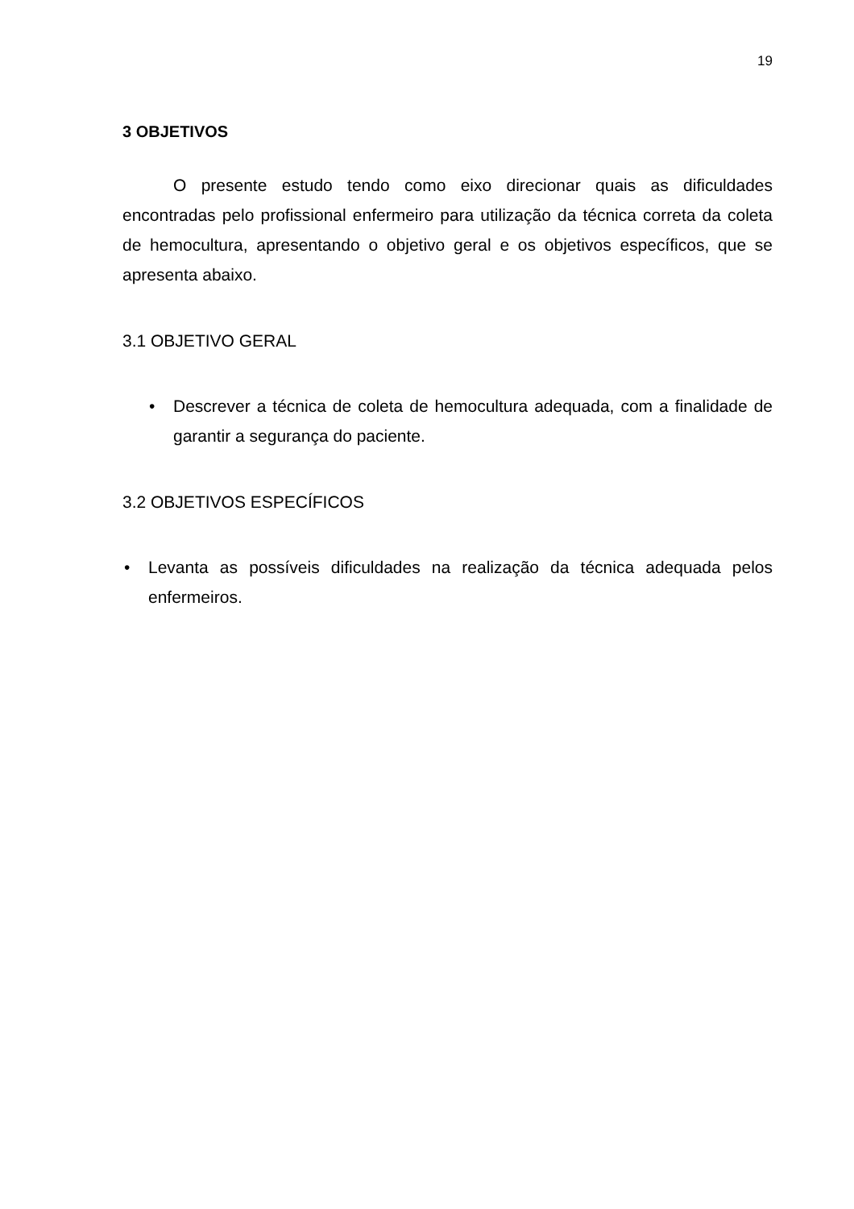19
3 OBJETIVOS
O presente estudo tendo como eixo direcionar quais as dificuldades encontradas pelo profissional enfermeiro para utilização da técnica correta da coleta de hemocultura, apresentando o objetivo geral e os objetivos específicos, que se apresenta abaixo.
3.1 OBJETIVO GERAL
• Descrever a técnica de coleta de hemocultura adequada, com a finalidade de garantir a segurança do paciente.
3.2 OBJETIVOS ESPECÍFICOS
• Levanta as possíveis dificuldades na realização da técnica adequada pelos enfermeiros.